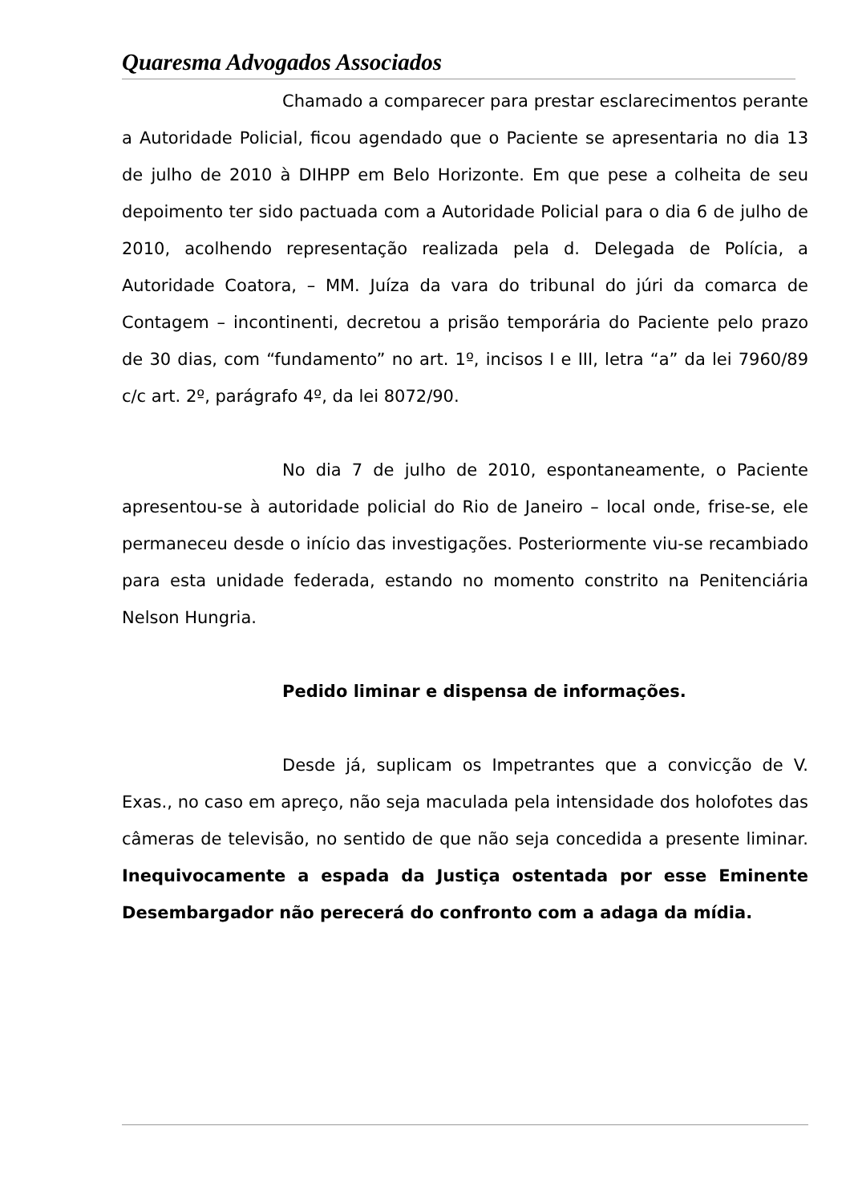Quaresma Advogados Associados
Chamado a comparecer para prestar esclarecimentos perante a Autoridade Policial, ficou agendado que o Paciente se apresentaria no dia 13 de julho de 2010 à DIHPP em Belo Horizonte. Em que pese a colheita de seu depoimento ter sido pactuada com a Autoridade Policial para o dia 6 de julho de 2010, acolhendo representação realizada pela d. Delegada de Polícia, a Autoridade Coatora, – MM. Juíza da vara do tribunal do júri da comarca de Contagem – incontinenti, decretou a prisão temporária do Paciente pelo prazo de 30 dias, com “fundamento” no art. 1º, incisos I e III, letra “a” da lei 7960/89 c/c art. 2º, parágrafo 4º, da lei 8072/90.
No dia 7 de julho de 2010, espontaneamente, o Paciente apresentou-se à autoridade policial do Rio de Janeiro – local onde, frise-se, ele permaneceu desde o início das investigações. Posteriormente viu-se recambiado para esta unidade federada, estando no momento constrito na Penitenciária Nelson Hungria.
Pedido liminar e dispensa de informações.
Desde já, suplicam os Impetrantes que a convicção de V. Exas., no caso em apreço, não seja maculada pela intensidade dos holofotes das câmeras de televisão, no sentido de que não seja concedida a presente liminar. Inequivocamente a espada da Justiça ostentada por esse Eminente Desembargador não perecerá do confronto com a adaga da mídia.